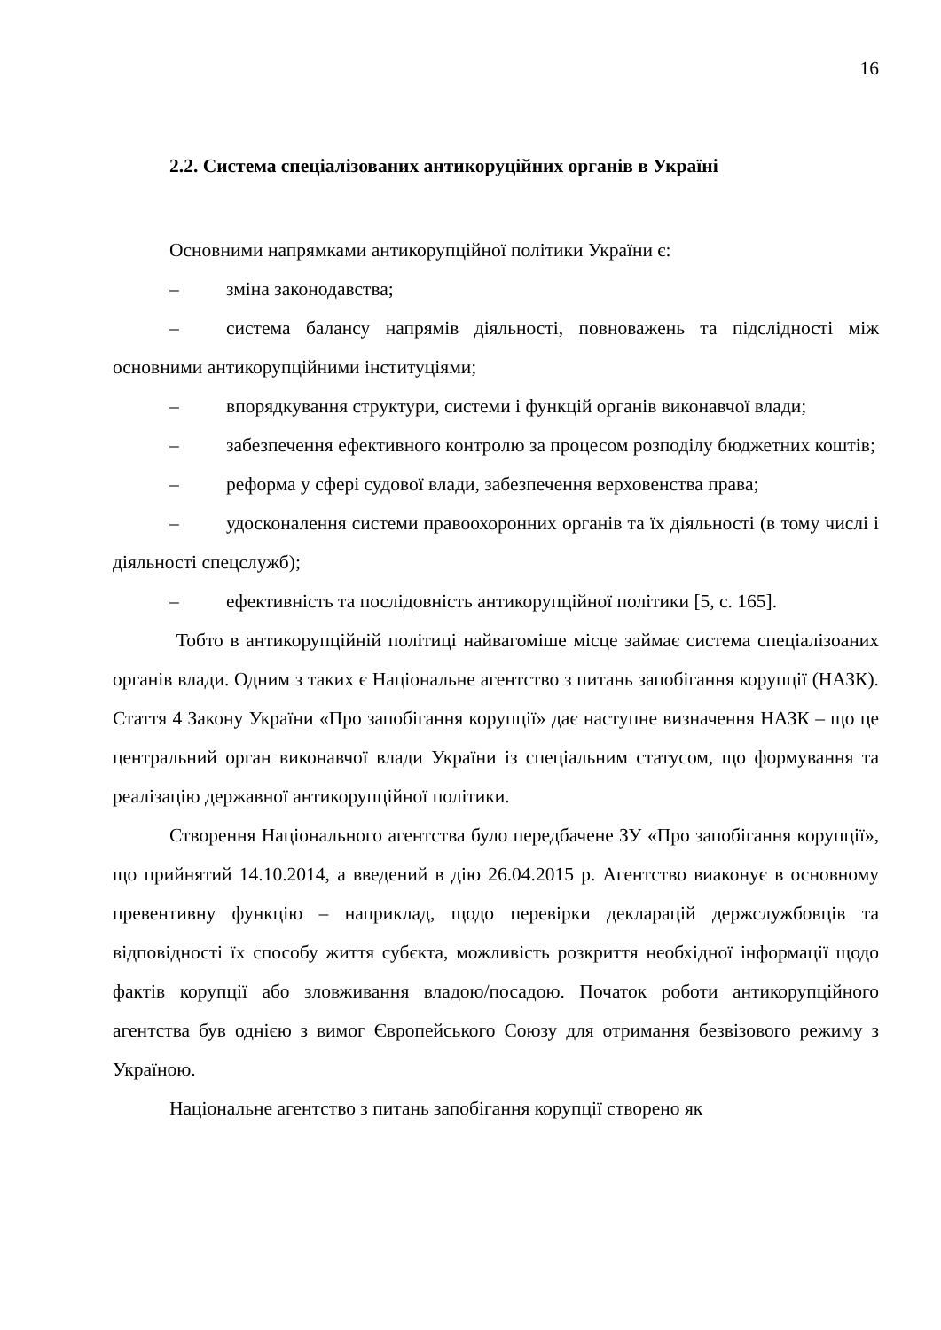16
2.2. Система спеціалізованих антикоруційних органів в Україні
Основними напрямками антикорупційної політики України є:
– зміна законодавства;
– система балансу напрямів діяльності, повноважень та підслідності між основними антикорупційними інституціями;
– впорядкування структури, системи і функцій органів виконавчої влади;
– забезпечення ефективного контролю за процесом розподілу бюджетних коштів;
– реформа у сфері судової влади, забезпечення верховенства права;
– удосконалення системи правоохоронних органів та їх діяльності (в тому числі і діяльності спецслужб);
– ефективність та послідовність антикорупційної політики [5, с. 165].
Тобто в антикорупційній політиці найвагоміше місце займає система спеціалізоаних органів влади. Одним з таких є Національне агентство з питань запобігання корупції (НАЗК). Стаття 4 Закону України «Про запобігання корупції» дає наступне визначення НАЗК – що це центральний орган виконавчої влади України із спеціальним статусом, що формування та реалізацію державної антикорупційної політики.
Створення Національного агентства було передбачене ЗУ «Про запобігання корупції», що прийнятий 14.10.2014, а введений в дію 26.04.2015 р. Агентство виаконує в основному превентивну функцію – наприклад, щодо перевірки декларацій держслужбовців та відповідності їх способу життя субєкта, можливість розкриття необхідної інформації щодо фактів корупції або зловживання владою/посадою. Початок роботи антикорупційного агентства був однією з вимог Європейського Союзу для отримання безвізового режиму з Україною.
Національне агентство з питань запобігання корупції створено як